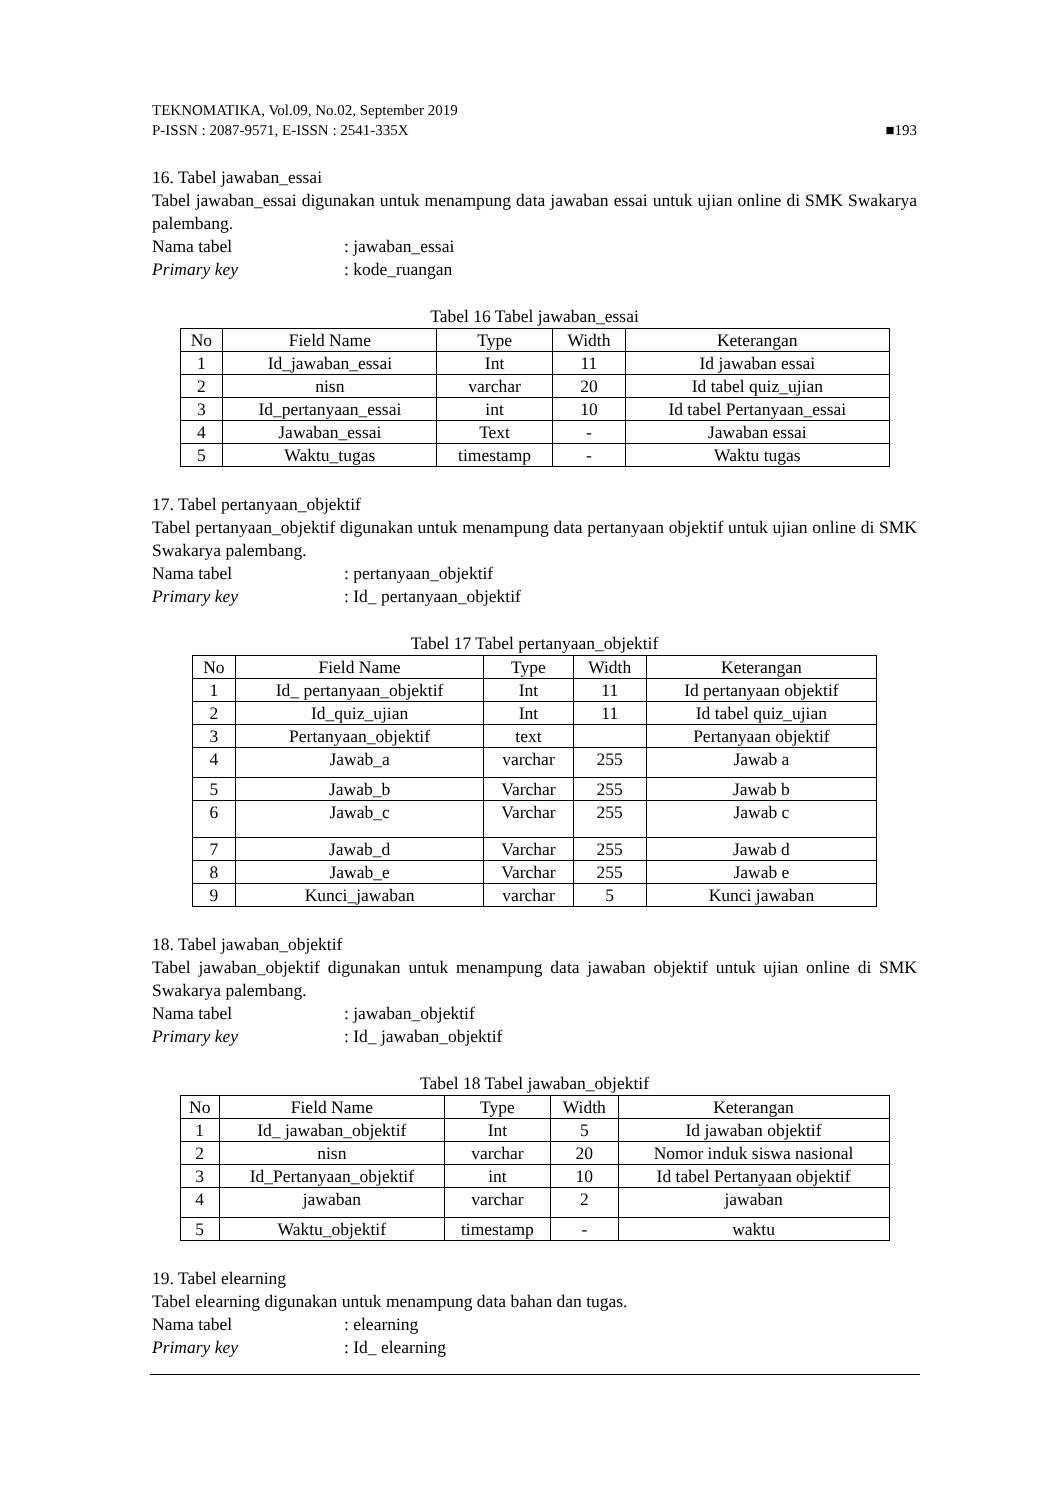TEKNOMATIKA, Vol.09, No.02, September 2019
P-ISSN : 2087-9571, E-ISSN : 2541-335X
■193
16. Tabel jawaban_essai
Tabel jawaban_essai digunakan untuk menampung data jawaban essai untuk ujian online di SMK Swakarya palembang.
Nama tabel: jawaban_essai
Primary key: kode_ruangan
Tabel 16 Tabel jawaban_essai
| No | Field Name | Type | Width | Keterangan |
| --- | --- | --- | --- | --- |
| 1 | Id_jawaban_essai | Int | 11 | Id jawaban essai |
| 2 | nisn | varchar | 20 | Id tabel quiz_ujian |
| 3 | Id_pertanyaan_essai | int | 10 | Id tabel Pertanyaan_essai |
| 4 | Jawaban_essai | Text | - | Jawaban essai |
| 5 | Waktu_tugas | timestamp | - | Waktu tugas |
17. Tabel pertanyaan_objektif
Tabel pertanyaan_objektif digunakan untuk menampung data pertanyaan objektif untuk ujian online di SMK Swakarya palembang.
Nama tabel: pertanyaan_objektif
Primary key: Id_ pertanyaan_objektif
Tabel 17 Tabel pertanyaan_objektif
| No | Field Name | Type | Width | Keterangan |
| --- | --- | --- | --- | --- |
| 1 | Id_ pertanyaan_objektif | Int | 11 | Id pertanyaan objektif |
| 2 | Id_quiz_ujian | Int | 11 | Id tabel quiz_ujian |
| 3 | Pertanyaan_objektif | text | | Pertanyaan objektif |
| 4 | Jawab_a | varchar | 255 | Jawab a |
| 5 | Jawab_b | Varchar | 255 | Jawab b |
| 6 | Jawab_c | Varchar | 255 | Jawab c |
| 7 | Jawab_d | Varchar | 255 | Jawab d |
| 8 | Jawab_e | Varchar | 255 | Jawab e |
| 9 | Kunci_jawaban | varchar | 5 | Kunci jawaban |
18. Tabel jawaban_objektif
Tabel jawaban_objektif digunakan untuk menampung data jawaban objektif untuk ujian online di SMK Swakarya palembang.
Nama tabel: jawaban_objektif
Primary key: Id_ jawaban_objektif
Tabel 18 Tabel jawaban_objektif
| No | Field Name | Type | Width | Keterangan |
| --- | --- | --- | --- | --- |
| 1 | Id_ jawaban_objektif | Int | 5 | Id jawaban objektif |
| 2 | nisn | varchar | 20 | Nomor induk siswa nasional |
| 3 | Id_Pertanyaan_objektif | int | 10 | Id tabel Pertanyaan objektif |
| 4 | jawaban | varchar | 2 | jawaban |
| 5 | Waktu_objektif | timestamp | - | waktu |
19. Tabel elearning
Tabel elearning digunakan untuk menampung data bahan dan tugas.
Nama tabel: elearning
Primary key: Id_ elearning